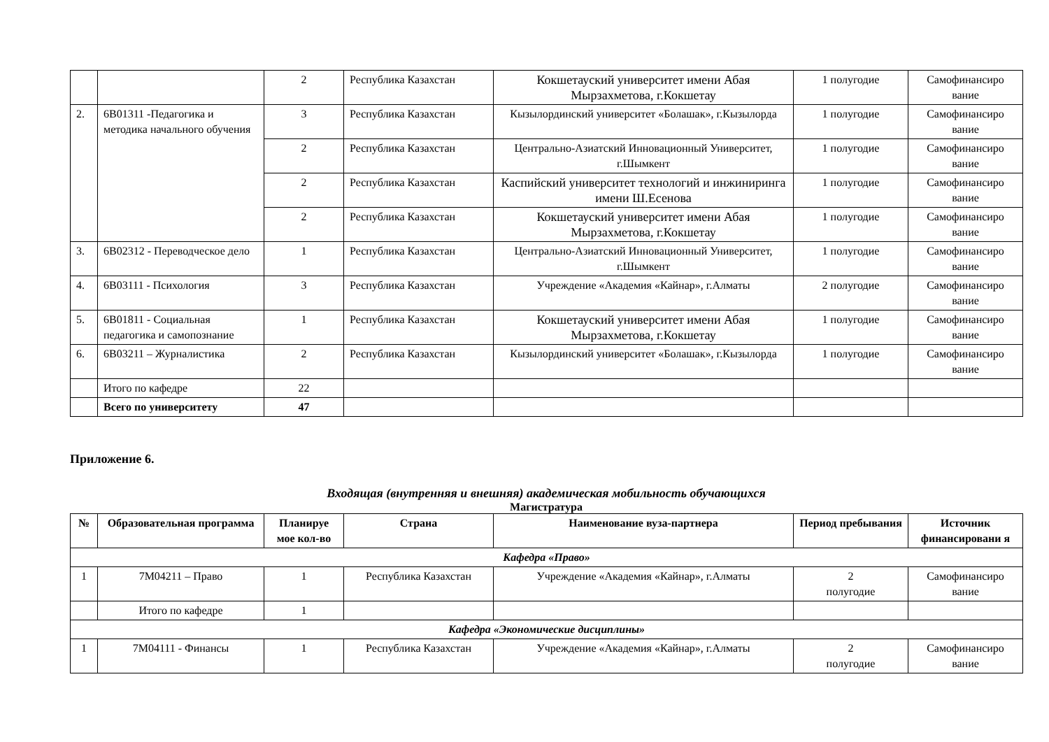| | | 2 | Республика Казахстан | Кокшетауский университет имени Абая Мырзахметова, г.Кокшетау | 1 полугодие | Самофинансиро вание |
| 2. | 6В01311 -Педагогика и методика начального обучения | 3 | Республика Казахстан | Кызылординский университет «Болашак», г.Кызылорда | 1 полугодие | Самофинансиро вание |
| | | 2 | Республика Казахстан | Центрально-Азиатский Инновационный Университет, г.Шымкент | 1 полугодие | Самофинансиро вание |
| | | 2 | Республика Казахстан | Каспийский университет технологий и инжиниринга имени Ш.Есенова | 1 полугодие | Самофинансиро вание |
| | | 2 | Республика Казахстан | Кокшетауский университет имени Абая Мырзахметова, г.Кокшетау | 1 полугодие | Самофинансиро вание |
| 3. | 6В02312 - Переводческое дело | 1 | Республика Казахстан | Центрально-Азиатский Инновационный Университет, г.Шымкент | 1 полугодие | Самофинансиро вание |
| 4. | 6В03111 - Психология | 3 | Республика Казахстан | Учреждение «Академия «Кайнар», г.Алматы | 2 полугодие | Самофинансиро вание |
| 5. | 6В01811 - Социальная педагогика и самопознание | 1 | Республика Казахстан | Кокшетауский университет имени Абая Мырзахметова, г.Кокшетау | 1 полугодие | Самофинансиро вание |
| 6. | 6В03211 – Журналистика | 2 | Республика Казахстан | Кызылординский университет «Болашак», г.Кызылорда | 1 полугодие | Самофинансиро вание |
| | Итого по кафедре | 22 | | | | |
| | Всего по университету | 47 | | | | |
Приложение 6.
Входящая (внутренняя и внешняя) академическая мобильность обучающихся
Магистратура
| № | Образовательная программа | Планируе мое кол-во | Страна | Наименование вуза-партнера | Период пребывания | Источник финансировани я |
| --- | --- | --- | --- | --- | --- | --- |
| Кафедра «Право» | | | | | | |
| 1 | 7М04211 – Право | 1 | Республика Казахстан | Учреждение «Академия «Кайнар», г.Алматы | 2 полугодие | Самофинансиро вание |
| | Итого по кафедре | 1 | | | | |
| Кафедра «Экономические дисциплины» | | | | | | |
| 1 | 7М04111 - Финансы | 1 | Республика Казахстан | Учреждение «Академия «Кайнар», г.Алматы | 2 полугодие | Самофинансиро вание |